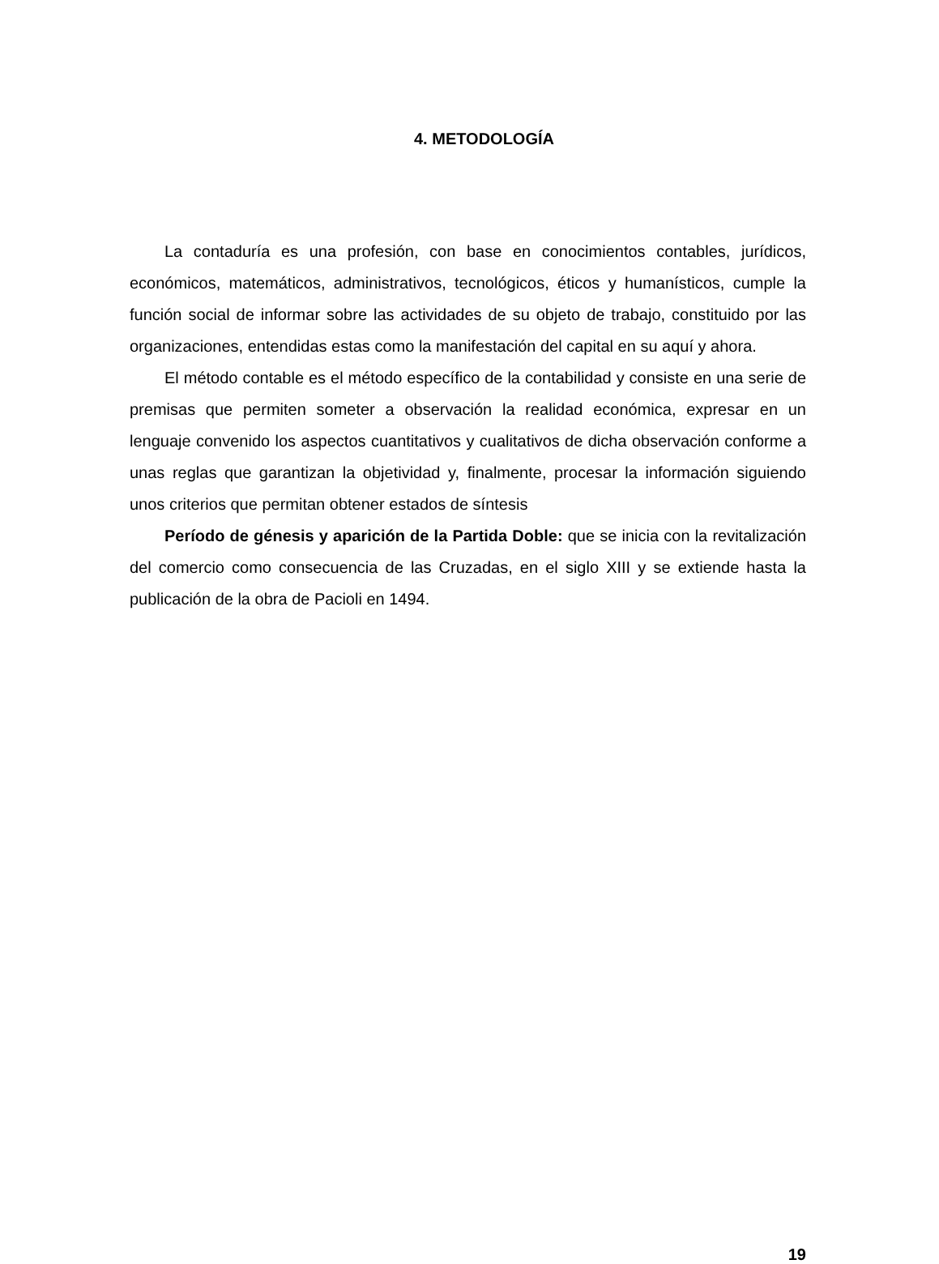4. METODOLOGÍA
La contaduría es una profesión, con base en conocimientos contables, jurídicos, económicos, matemáticos, administrativos, tecnológicos, éticos y humanísticos, cumple la función social de informar sobre las actividades de su objeto de trabajo, constituido por las organizaciones, entendidas estas como la manifestación del capital en su aquí y ahora.
El método contable es el método específico de la contabilidad y consiste en una serie de premisas que permiten someter a observación la realidad económica, expresar en un lenguaje convenido los aspectos cuantitativos y cualitativos de dicha observación conforme a unas reglas que garantizan la objetividad y, finalmente, procesar la información siguiendo unos criterios que permitan obtener estados de síntesis
Período de génesis y aparición de la Partida Doble: que se inicia con la revitalización del comercio como consecuencia de las Cruzadas, en el siglo XIII y se extiende hasta la publicación de la obra de Pacioli en 1494.
19